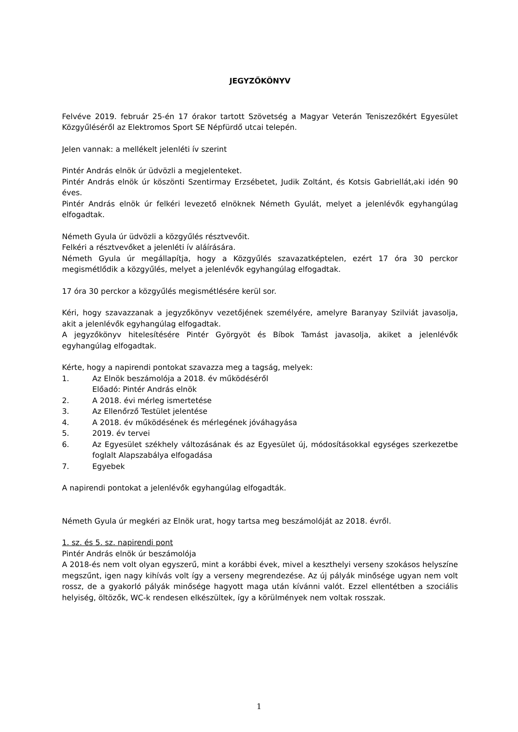JEGYZŐKÖNYV
Felvéve 2019. február 25-én 17 órakor tartott Szövetség a Magyar Veterán Teniszezőkért Egyesület Közgyűléséről az Elektromos Sport SE Népfürdő utcai telepén.
Jelen vannak: a mellékelt jelenléti ív szerint
Pintér András elnök úr üdvözli a megjelenteket.
Pintér András elnök úr köszönti Szentirmay Erzsébetet, Judik Zoltánt, és Kotsis Gabriellát,aki idén 90 éves.
Pintér András elnök úr felkéri levezető elnöknek Németh Gyulát, melyet a jelenlévők egyhangúlag elfogadtak.
Németh Gyula úr üdvözli a közgyűlés résztvevőit.
Felkéri a résztvevőket a jelenléti ív aláírására.
Németh Gyula úr megállapítja, hogy a Közgyűlés szavazatképtelen, ezért 17 óra 30 perckor megismétlődik a közgyűlés, melyet a jelenlévők egyhangúlag elfogadtak.
17 óra 30 perckor a közgyűlés megismétlésére kerül sor.
Kéri, hogy szavazzanak a jegyzőkönyv vezetőjének személyére, amelyre Baranyay Szilviát javasolja, akit a jelenlévők egyhangúlag elfogadtak.
A jegyzőkönyv hitelesítésére Pintér Györgyöt és Bíbok Tamást javasolja, akiket a jelenlévők egyhangúlag elfogadtak.
Kérte, hogy a napirendi pontokat szavazza meg a tagság, melyek:
1. Az Elnök beszámolója a 2018. év működéséről
Előadó: Pintér András elnök
2. A 2018. évi mérleg ismertetése
3. Az Ellenőrző Testület jelentése
4. A 2018. év működésének és mérlegének jóváhagyása
5. 2019. év tervei
6. Az Egyesület székhely változásának és az Egyesület új, módosításokkal egységes szerkezetbe foglalt Alapszabálya elfogadása
7. Egyebek
A napirendi pontokat a jelenlévők egyhangúlag elfogadták.
Németh Gyula úr megkéri az Elnök urat, hogy tartsa meg beszámolóját az 2018. évről.
1. sz. és 5. sz. napirendi pont
Pintér András elnök úr beszámolója
A 2018-és nem volt olyan egyszerű, mint a korábbi évek, mivel a keszthelyi verseny szokásos helyszíne megszűnt, igen nagy kihívás volt így a verseny megrendezése. Az új pályák minősége ugyan nem volt rossz, de a gyakorló pályák minősége hagyott maga után kívánni valót. Ezzel ellentétben a szociális helyiség, öltözők, WC-k rendesen elkészültek, így a körülmények nem voltak rosszak.
1